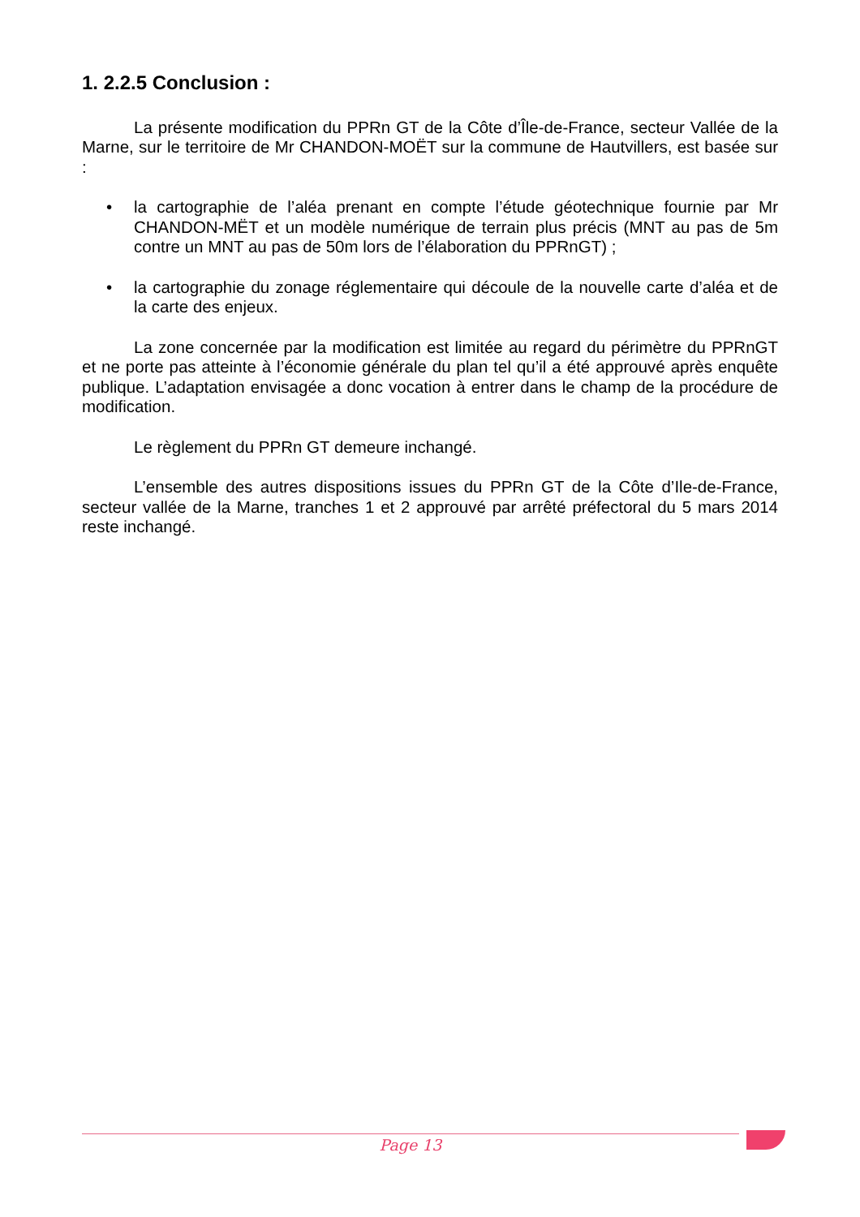1. 2.2.5 Conclusion :
La présente modification du PPRn GT de la Côte d’Île-de-France, secteur Vallée de la Marne, sur le territoire de Mr CHANDON-MOËT sur la commune de Hautvillers, est basée sur :
• la cartographie de l’aléa prenant en compte l’étude géotechnique fournie par Mr CHANDON-MËT et un modèle numérique de terrain plus précis (MNT au pas de 5m contre un MNT au pas de 50m lors de l’élaboration du PPRnGT) ;
• la cartographie du zonage réglementaire qui découle de la nouvelle carte d’aléa et de la carte des enjeux.
La zone concernée par la modification est limitée au regard du périmètre du PPRnGT et ne porte pas atteinte à l’économie générale du plan tel qu’il a été approuvé après enquête publique. L’adaptation envisagée a donc vocation à entrer dans le champ de la procédure de modification.
Le règlement du PPRn GT demeure inchangé.
L’ensemble des autres dispositions issues du PPRn GT de la Côte d’Ile-de-France, secteur vallée de la Marne, tranches 1 et 2 approuvé par arrêté préfectoral du 5 mars 2014 reste inchangé.
Page 13